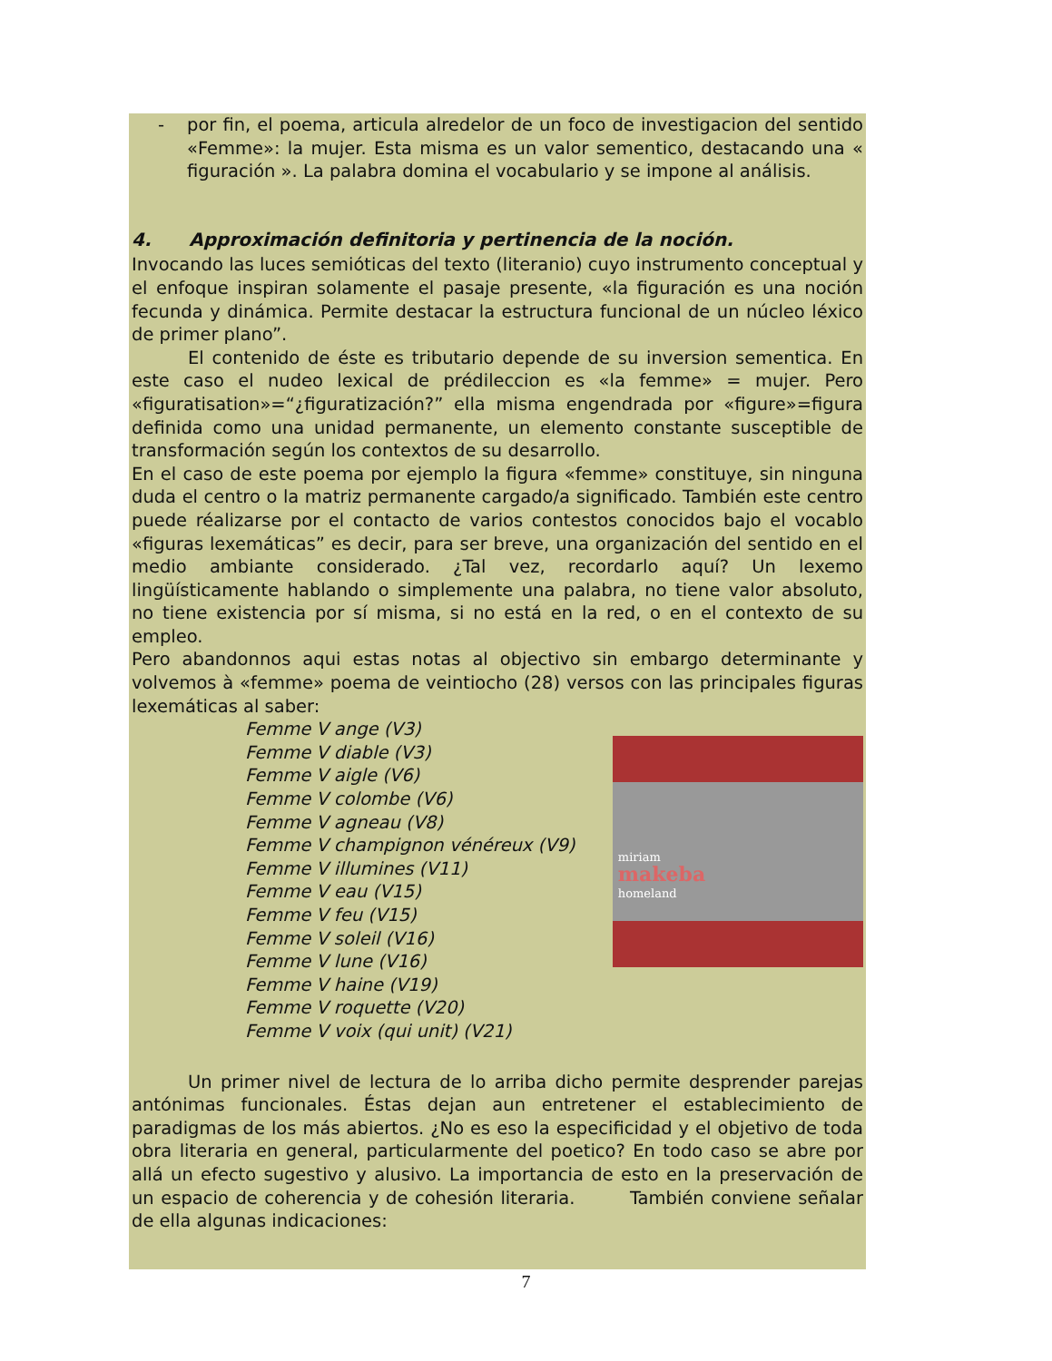- por fin, el poema, articula alredelor de un foco de investigacion del sentido «Femme»: la mujer. Esta misma es un valor sementico, destacando una « figuración ». La palabra domina el vocabulario y se impone al análisis.
4. Approximación definitoria y pertinencia de la noción.
Invocando las luces semióticas del texto (literanio) cuyo instrumento conceptual y el enfoque inspiran solamente el pasaje presente, «la figuración es una noción fecunda y dinámica. Permite destacar la estructura funcional de un núcleo léxico de primer plano”.
El contenido de éste es tributario depende de su inversion sementica. En este caso el nudeo lexical de prédileccion es «la femme» = mujer. Pero «figuratisation»=“¿figuratización?” ella misma engendrada por «figure»=figura definida como una unidad permanente, un elemento constante susceptible de transformación según los contextos de su desarrollo.
En el caso de este poema por ejemplo la figura «femme» constituye, sin ninguna duda el centro o la matriz permanente cargado/a significado. También este centro puede réalizarse por el contacto de varios contestos conocidos bajo el vocablo «figuras lexemáticas” es decir, para ser breve, una organización del sentido en el medio ambiante considerado. ¿Tal vez, recordarlo aquí? Un lexemo lingüísticamente hablando o simplemente una palabra, no tiene valor absoluto, no tiene existencia por sí misma, si no está en la red, o en el contexto de su empleo.
Pero abandonnos aqui estas notas al objectivo sin embargo determinante y volvemos à «femme» poema de veintiocho (28) versos con las principales figuras lexemáticas al saber:
Femme V ange (V3)
Femme V diable (V3)
Femme V aigle (V6)
Femme V colombe (V6)
Femme V agneau (V8)
Femme V champignon vénéreux (V9)
Femme V illumines (V11)
Femme V eau (V15)
Femme V feu (V15)
Femme V soleil (V16)
Femme V lune (V16)
Femme V haine (V19)
Femme V roquette (V20)
Femme V voix (qui unit) (V21)
miriam
makeba
homeland
Un primer nivel de lectura de lo arriba dicho permite desprender parejas antónimas funcionales. Éstas dejan aun entretener el establecimiento de paradigmas de los más abiertos. ¿No es eso la especificidad y el objetivo de toda obra literaria en general, particularmente del poetico? En todo caso se abre por allá un efecto sugestivo y alusivo. La importancia de esto en la preservación de un espacio de coherencia y de cohesión literaria. También conviene señalar de ella algunas indicaciones:
7